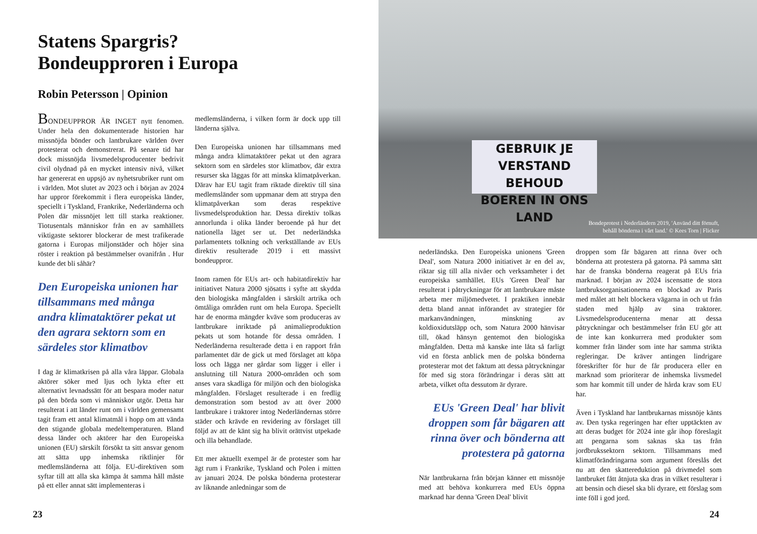Statens Spargris?
Bondeupproren i Europa
Robin Petersson | Opinion
BONDEUPPROR ÄR INGET nytt fenomen. Under hela den dokumenterade historien har missnöjda bönder och lantbrukare världen över protesterat och demonstrerat. På senare tid har dock missnöjda livsmedelsproducenter bedrivit civil olydnad på en mycket intensiv nivå, vilket har genererat en uppsjö av nyhetsrubriker runt om i världen. Mot slutet av 2023 och i början av 2024 har uppror förekommit i flera europeiska länder, speciellt i Tyskland, Frankrike, Nederländerna och Polen där missnöjet lett till starka reaktioner. Tiotusentals människor från en av samhällets viktigaste sektorer blockerar de mest trafikerade gatorna i Europas miljonstäder och höjer sina röster i reaktion på bestämmelser ovanifrån . Hur kunde det bli såhär?
Den Europeiska unionen har tillsammans med många andra klimataktörer pekat ut den agrara sektorn som en särdeles stor klimatbov
I dag är klimatkrisen på alla våra läppar. Globala aktörer söker med ljus och lykta efter ett alternativt levnadssätt för att bespara moder natur på den börda som vi människor utgör. Detta har resulterat i att länder runt om i världen gemensamt tagit fram ett antal klimatmål i hopp om att vända den stigande globala medeltemperaturen. Bland dessa länder och aktörer har den Europeiska unionen (EU) särskilt försökt ta sitt ansvar genom att sätta upp inhemska riktlinjer för medlemsländerna att följa. EU-direktiven som syftar till att alla ska kämpa åt samma håll måste på ett eller annat sätt implementeras i
medlemsländerna, i vilken form är dock upp till länderna själva.
Den Europeiska unionen har tillsammans med många andra klimataktörer pekat ut den agrara sektorn som en särdeles stor klimatbov, där extra resurser ska läggas för att minska klimatpåverkan. Därav har EU tagit fram riktade direktiv till sina medlemsländer som uppmanar dem att strypa den klimatpåverkan som deras respektive livsmedelsproduktion har. Dessa direktiv tolkas annorlunda i olika länder beroende på hur det nationella läget ser ut. Det nederländska parlamentets tolkning och verkställande av EUs direktiv resulterade 2019 i ett massivt bondeuppror.
Inom ramen för EUs art- och habitatdirektiv har initiativet Natura 2000 sjösatts i syfte att skydda den biologiska mångfalden i särskilt artrika och ömtåliga områden runt om hela Europa. Speciellt har de enorma mängder kväve som produceras av lantbrukare inriktade på animalieproduktion pekats ut som hotande för dessa områden. I Nederländerna resulterade detta i en rapport från parlamentet där de gick ut med förslaget att köpa loss och lägga ner gårdar som ligger i eller i anslutning till Natura 2000-områden och som anses vara skadliga för miljön och den biologiska mångfalden. Förslaget resulterade i en fredlig demonstration som bestod av att över 2000 lantbrukare i traktorer intog Nederländernas större städer och krävde en revidering av förslaget till följd av att de känt sig ha blivit orättvist utpekade och illa behandlade.
Ett mer aktuellt exempel är de protester som har ägt rum i Frankrike, Tyskland och Polen i mitten av januari 2024. De polska bönderna protesterar av liknande anledningar som de
23
GEBRUIK JE VERSTAND
BEHOUD
BOEREN IN ONS LAND
Bondeprotest i Nederländern 2019, 'Använd ditt förnuft,
behåll bönderna i vårt land.' © Kees Torn | Flicker
nederländska. Den Europeiska unionens 'Green Deal', som Natura 2000 initiativet är en del av, riktar sig till alla nivåer och verksamheter i det europeiska samhället. EUs 'Green Deal' har resulterat i påtryckningar för att lantbrukare måste arbeta mer miljömedvetet. I praktiken innebär detta bland annat införandet av strategier för markanvändningen, minskning av koldioxidutsläpp och, som Natura 2000 hänvisar till, ökad hänsyn gentemot den biologiska mångfalden. Detta må kanske inte låta så farligt vid en första anblick men de polska bönderna protesterar mot det faktum att dessa påtryckningar för med sig stora förändringar i deras sätt att arbeta, vilket ofta dessutom är dyrare.
EUs 'Green Deal' har blivit droppen som får bägaren att rinna över och bönderna att protestera på gatorna
När lantbrukarna från början känner ett missnöje med att behöva konkurrera med EUs öppna marknad har denna 'Green Deal' blivit
droppen som får bägaren att rinna över och bönderna att protestera på gatorna. På samma sätt har de franska bönderna reagerat på EUs fria marknad. I början av 2024 iscensatte de stora lantbruksorganisationerna en blockad av Paris med målet att helt blockera vägarna in och ut från staden med hjälp av sina traktorer. Livsmedelsproducenterna menar att dessa påtryckningar och bestämmelser från EU gör att de inte kan konkurrera med produkter som kommer från länder som inte har samma strikta regleringar. De kräver antingen lindrigare föreskrifter för hur de får producera eller en marknad som prioriterar de inhemska livsmedel som har kommit till under de hårda krav som EU har.
Även i Tyskland har lantbrukarnas missnöje känts av. Den tyska regeringen har efter upptäckten av att deras budget för 2024 inte går ihop föreslagit att pengarna som saknas ska tas från jordbrukssektorn sektorn. Tillsammans med klimatförändringarna som argument föreslås det nu att den skattereduktion på drivmedel som lantbruket fått åtnjuta ska dras in vilket resulterar i att bensin och diesel ska bli dyrare, ett förslag som inte föll i god jord.
24